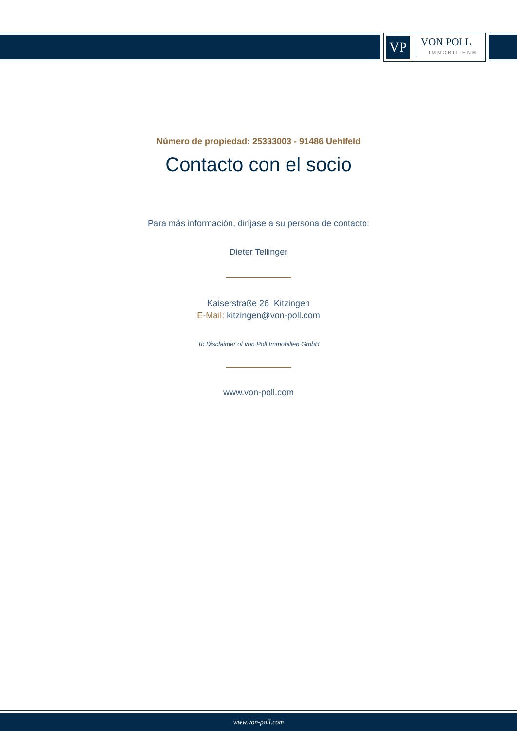VP
VON POLL
IMMOBILIEN®
Número de propiedad: 25333003 - 91486 Uehlfeld
Contacto con el socio
Para más información, diríjase a su persona de contacto:
Dieter Tellinger
Kaiserstraße 26 Kitzingen
E-Mail: kitzingen@von-poll.com
To Disclaimer of von Poll Immobilien GmbH
www.von-poll.com
www.von-poll.com